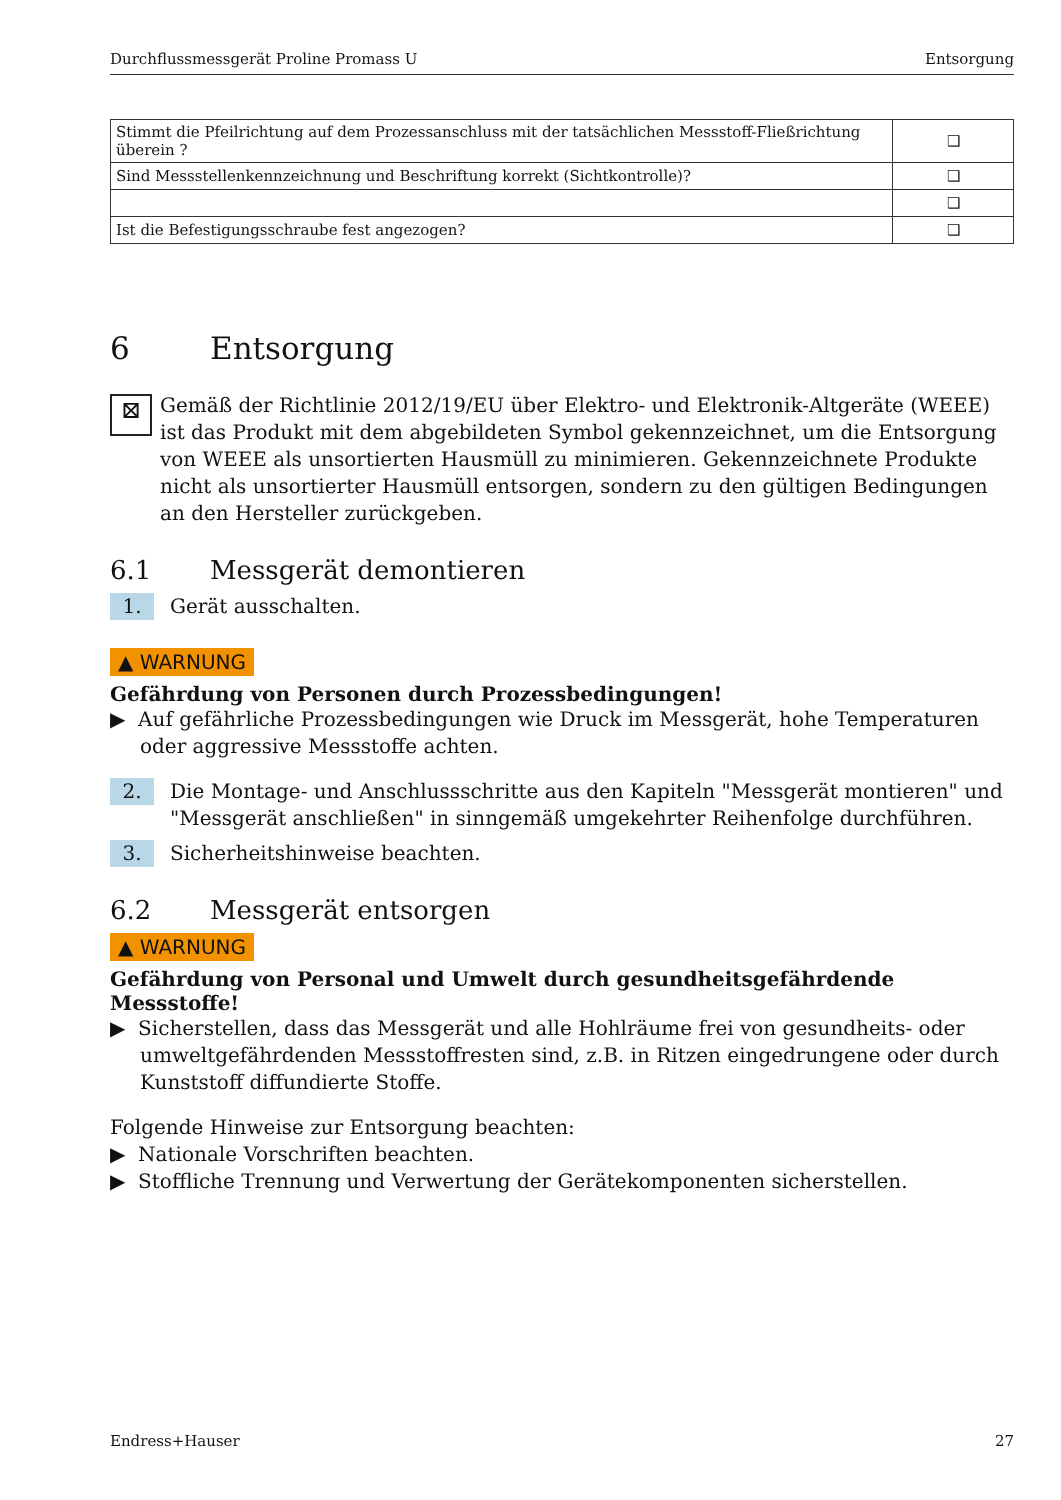Durchflussmessgerät Proline Promass U Entsorgung
| Stimmt die Pfeilrichtung auf dem Prozessanschluss mit der tatsächlichen Messstoff-Fließrichtung überein ? | ❑ |
| Sind Messstellenkennzeichnung und Beschriftung korrekt (Sichtkontrolle)? | ❑ |
| | ❑ |
| Ist die Befestigungsschraube fest angezogen? | ❑ |
6 Entsorgung
⊠
Gemäß der Richtlinie 2012/19/EU über Elektro- und Elektronik-Altgeräte (WEEE) ist das Produkt mit dem abgebildeten Symbol gekennzeichnet, um die Entsorgung von WEEE als unsortierten Hausmüll zu minimieren. Gekennzeichnete Produkte nicht als unsortierter Hausmüll entsorgen, sondern zu den gültigen Bedingungen an den Hersteller zurückgeben.
6.1 Messgerät demontieren
1.
Gerät ausschalten.
▲ WARNUNG
Gefährdung von Personen durch Prozessbedingungen!
▶ Auf gefährliche Prozessbedingungen wie Druck im Messgerät, hohe Temperaturen oder aggressive Messstoffe achten.
2.
Die Montage- und Anschlussschritte aus den Kapiteln "Messgerät montieren" und "Messgerät anschließen" in sinngemäß umgekehrter Reihenfolge durchführen.
3.
Sicherheitshinweise beachten.
6.2 Messgerät entsorgen
▲ WARNUNG
Gefährdung von Personal und Umwelt durch gesundheitsgefährdende Messstoffe!
▶ Sicherstellen, dass das Messgerät und alle Hohlräume frei von gesundheits- oder umweltgefährdenden Messstoffresten sind, z.B. in Ritzen eingedrungene oder durch Kunststoff diffundierte Stoffe.
Folgende Hinweise zur Entsorgung beachten:
▶ Nationale Vorschriften beachten.
▶ Stoffliche Trennung und Verwertung der Gerätekomponenten sicherstellen.
Endress+Hauser 27